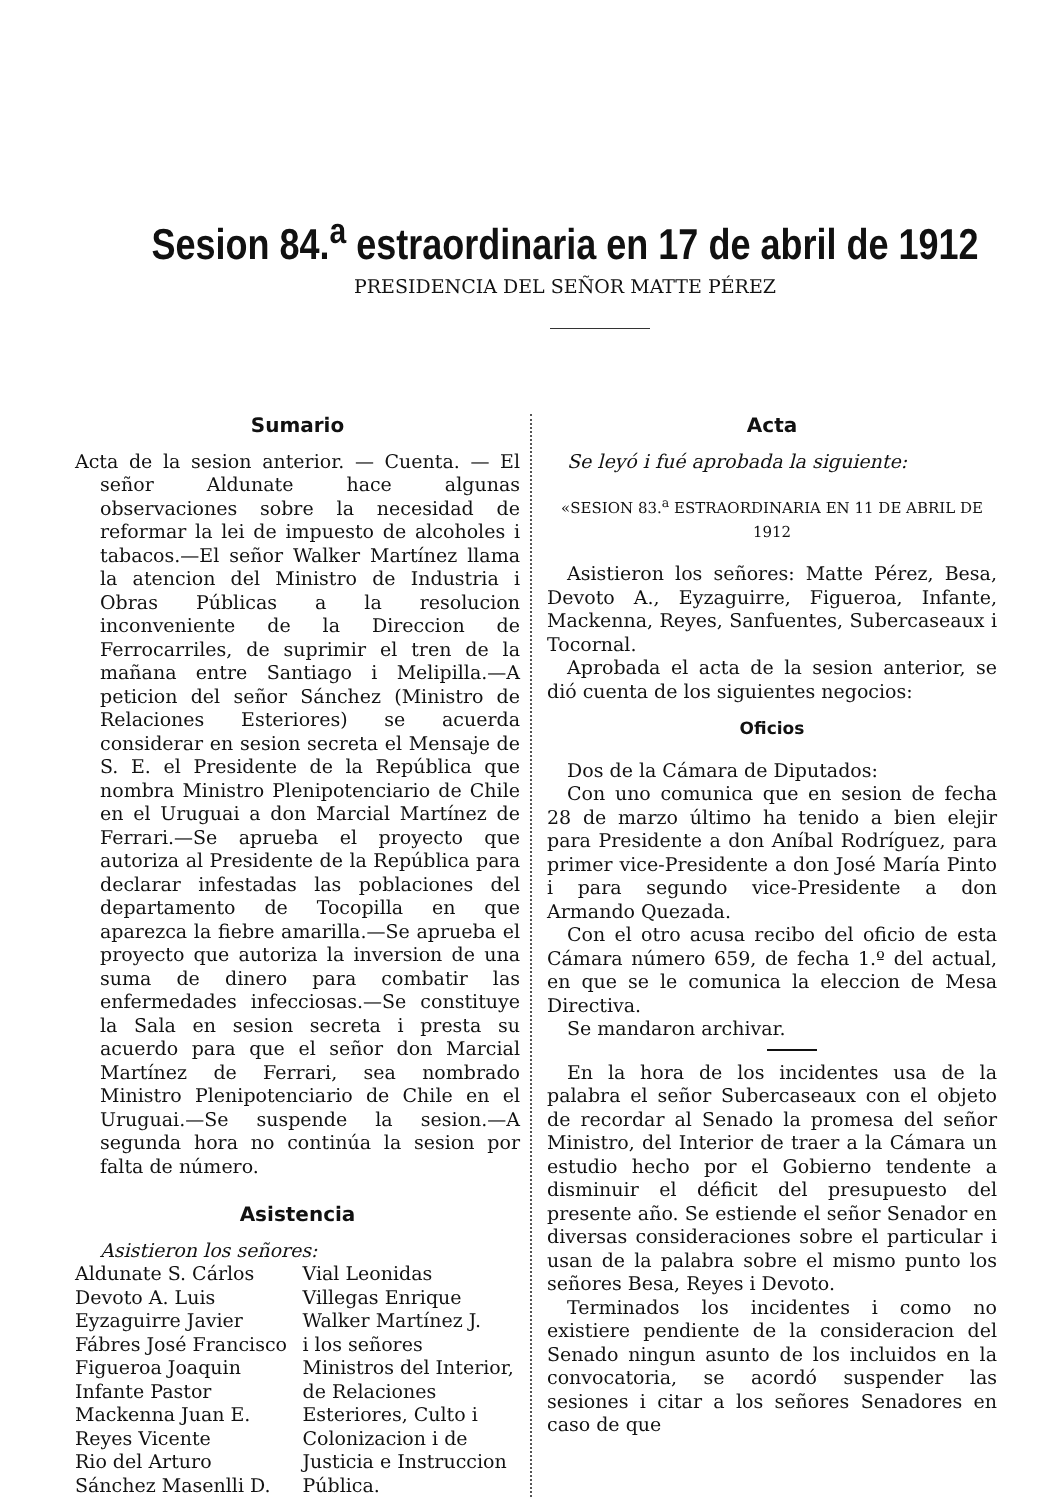Sesion 84.<sup>a</sup> estraordinaria en 17 de abril de 1912
PRESIDENCIA DEL SEÑOR MATTE PÉREZ
Sumario
Acta de la sesion anterior. — Cuenta. — El señor Aldunate hace algunas observaciones sobre la necesidad de reformar la lei de impuesto de alcoholes i tabacos.—El señor Walker Martínez llama la atencion del Ministro de Industria i Obras Públicas a la resolucion inconveniente de la Direccion de Ferrocarriles, de suprimir el tren de la mañana entre Santiago i Melipilla.—A peticion del señor Sánchez (Ministro de Relaciones Esteriores) se acuerda considerar en sesion secreta el Mensaje de S. E. el Presidente de la República que nombra Ministro Plenipotenciario de Chile en el Uruguai a don Marcial Martínez de Ferrari.—Se aprueba el proyecto que autoriza al Presidente de la República para declarar infestadas las poblaciones del departamento de Tocopilla en que aparezca la fiebre amarilla.—Se aprueba el proyecto que autoriza la inversion de una suma de dinero para combatir las enfermedades infecciosas.—Se constituye la Sala en sesion secreta i presta su acuerdo para que el señor don Marcial Martínez de Ferrari, sea nombrado Ministro Plenipotenciario de Chile en el Uruguai.—Se suspende la sesion.—A segunda hora no continúa la sesion por falta de número.
Asistencia
Asistieron los señores:
Aldunate S. Cárlos
Devoto A. Luis
Eyzaguirre Javier
Fábres José Francisco
Figueroa Joaquin
Infante Pastor
Mackenna Juan E.
Reyes Vicente
Rio del Arturo
Sánchez Masenlli D.
Vial Leonidas
Villegas Enrique
Walker Martínez J.
i los señores Ministros del Interior, de Relaciones Esteriores, Culto i Colonizacion i de Justicia e Instruccion Pública.
Acta
Se leyó i fué aprobada la siguiente:
«SESION 83.<sup>a</sup> ESTRAORDINARIA EN 11 DE ABRIL DE 1912
Asistieron los señores: Matte Pérez, Besa, Devoto A., Eyzaguirre, Figueroa, Infante, Mackenna, Reyes, Sanfuentes, Subercaseaux i Tocornal.
Aprobada el acta de la sesion anterior, se dió cuenta de los siguientes negocios:
Oficios
Dos de la Cámara de Diputados:
Con uno comunica que en sesion de fecha 28 de marzo último ha tenido a bien elejir para Presidente a don Aníbal Rodríguez, para primer vice-Presidente a don José María Pinto i para segundo vice-Presidente a don Armando Quezada.
Con el otro acusa recibo del oficio de esta Cámara número 659, de fecha 1.º del actual, en que se le comunica la eleccion de Mesa Directiva.
Se mandaron archivar.
En la hora de los incidentes usa de la palabra el señor Subercaseaux con el objeto de recordar al Senado la promesa del señor Ministro, del Interior de traer a la Cámara un estudio hecho por el Gobierno tendente a disminuir el déficit del presupuesto del presente año. Se estiende el señor Senador en diversas consideraciones sobre el particular i usan de la palabra sobre el mismo punto los señores Besa, Reyes i Devoto.
Terminados los incidentes i como no existiere pendiente de la consideracion del Senado ningun asunto de los incluidos en la convocatoria, se acordó suspender las sesiones i citar a los señores Senadores en caso de que